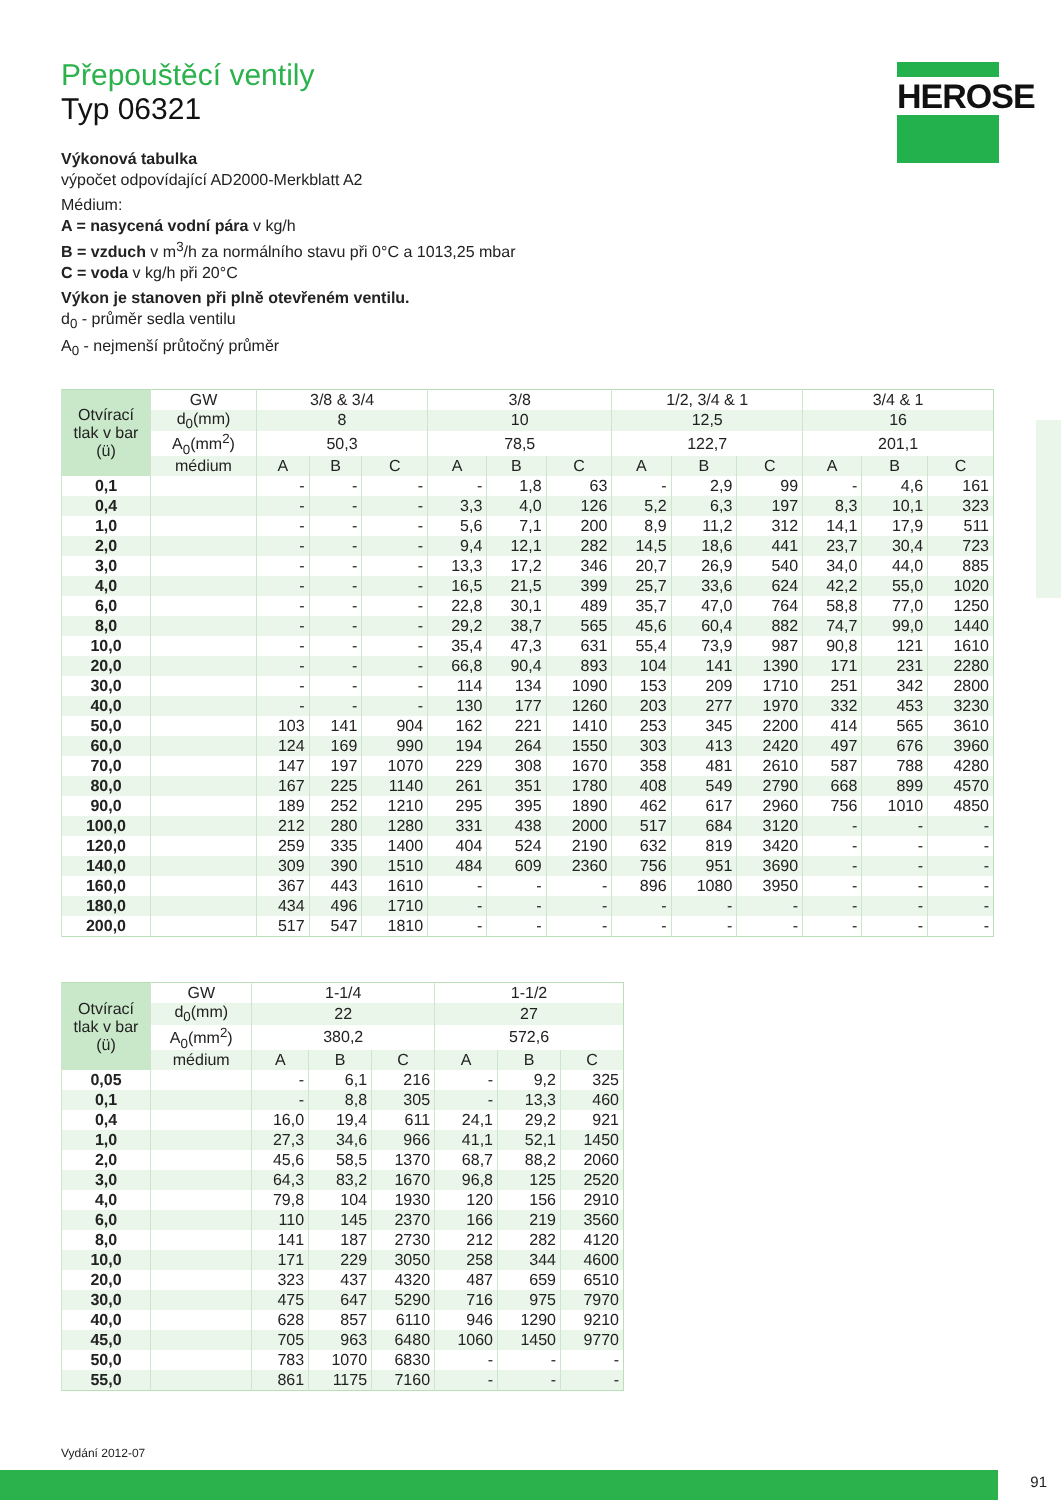HEROSE
Přepouštěcí ventily
Typ 06321
Výkonová tabulka
výpočet odpovídající AD2000-Merkblatt A2
Médium:
A = nasycená vodní pára v kg/h
B = vzduch v m<sup>3</sup>/h za normálního stavu při 0°C a 1013,25 mbar
C = voda v kg/h při 20°C
Výkon je stanoven při plně otevřeném ventilu.
d<sub>0</sub> - průměr sedla ventilu
A<sub>0</sub> - nejmenší průtočný průměr
| Otvírací tlak v bar (ü) | GW | 3/8 & 3/4 | | | 3/8 | | | 1/2, 3/4 & 1 | | | 3/4 & 1 | | |
| --- | --- | --- | --- | --- | --- | --- | --- | --- | --- | --- | --- | --- | --- |
| | d<sub>0</sub>(mm) | 8 | | | 10 | | | 12,5 | | | 16 | | |
| | A<sub>0</sub>(mm<sup>2</sup>) | 50,3 | | | 78,5 | | | 122,7 | | | 201,1 | | |
| | médium | A | B | C | A | B | C | A | B | C | A | B | C |
| 0,1 | | - | - | - | - | 1,8 | 63 | - | 2,9 | 99 | - | 4,6 | 161 |
| 0,4 | | - | - | - | 3,3 | 4,0 | 126 | 5,2 | 6,3 | 197 | 8,3 | 10,1 | 323 |
| 1,0 | | - | - | - | 5,6 | 7,1 | 200 | 8,9 | 11,2 | 312 | 14,1 | 17,9 | 511 |
| 2,0 | | - | - | - | 9,4 | 12,1 | 282 | 14,5 | 18,6 | 441 | 23,7 | 30,4 | 723 |
| 3,0 | | - | - | - | 13,3 | 17,2 | 346 | 20,7 | 26,9 | 540 | 34,0 | 44,0 | 885 |
| 4,0 | | - | - | - | 16,5 | 21,5 | 399 | 25,7 | 33,6 | 624 | 42,2 | 55,0 | 1020 |
| 6,0 | | - | - | - | 22,8 | 30,1 | 489 | 35,7 | 47,0 | 764 | 58,8 | 77,0 | 1250 |
| 8,0 | | - | - | - | 29,2 | 38,7 | 565 | 45,6 | 60,4 | 882 | 74,7 | 99,0 | 1440 |
| 10,0 | | - | - | - | 35,4 | 47,3 | 631 | 55,4 | 73,9 | 987 | 90,8 | 121 | 1610 |
| 20,0 | | - | - | - | 66,8 | 90,4 | 893 | 104 | 141 | 1390 | 171 | 231 | 2280 |
| 30,0 | | - | - | - | 114 | 134 | 1090 | 153 | 209 | 1710 | 251 | 342 | 2800 |
| 40,0 | | - | - | - | 130 | 177 | 1260 | 203 | 277 | 1970 | 332 | 453 | 3230 |
| 50,0 | | 103 | 141 | 904 | 162 | 221 | 1410 | 253 | 345 | 2200 | 414 | 565 | 3610 |
| 60,0 | | 124 | 169 | 990 | 194 | 264 | 1550 | 303 | 413 | 2420 | 497 | 676 | 3960 |
| 70,0 | | 147 | 197 | 1070 | 229 | 308 | 1670 | 358 | 481 | 2610 | 587 | 788 | 4280 |
| 80,0 | | 167 | 225 | 1140 | 261 | 351 | 1780 | 408 | 549 | 2790 | 668 | 899 | 4570 |
| 90,0 | | 189 | 252 | 1210 | 295 | 395 | 1890 | 462 | 617 | 2960 | 756 | 1010 | 4850 |
| 100,0 | | 212 | 280 | 1280 | 331 | 438 | 2000 | 517 | 684 | 3120 | - | - | - |
| 120,0 | | 259 | 335 | 1400 | 404 | 524 | 2190 | 632 | 819 | 3420 | - | - | - |
| 140,0 | | 309 | 390 | 1510 | 484 | 609 | 2360 | 756 | 951 | 3690 | - | - | - |
| 160,0 | | 367 | 443 | 1610 | - | - | - | 896 | 1080 | 3950 | - | - | - |
| 180,0 | | 434 | 496 | 1710 | - | - | - | - | - | - | - | - | - |
| 200,0 | | 517 | 547 | 1810 | - | - | - | - | - | - | - | - | - |
| Otvírací tlak v bar (ü) | GW | 1-1/4 | | | 1-1/2 | | |
| --- | --- | --- | --- | --- | --- | --- | --- |
| | d<sub>0</sub>(mm) | 22 | | | 27 | | |
| | A<sub>0</sub>(mm<sup>2</sup>) | 380,2 | | | 572,6 | | |
| | médium | A | B | C | A | B | C |
| 0,05 | | - | 6,1 | 216 | - | 9,2 | 325 |
| 0,1 | | - | 8,8 | 305 | - | 13,3 | 460 |
| 0,4 | | 16,0 | 19,4 | 611 | 24,1 | 29,2 | 921 |
| 1,0 | | 27,3 | 34,6 | 966 | 41,1 | 52,1 | 1450 |
| 2,0 | | 45,6 | 58,5 | 1370 | 68,7 | 88,2 | 2060 |
| 3,0 | | 64,3 | 83,2 | 1670 | 96,8 | 125 | 2520 |
| 4,0 | | 79,8 | 104 | 1930 | 120 | 156 | 2910 |
| 6,0 | | 110 | 145 | 2370 | 166 | 219 | 3560 |
| 8,0 | | 141 | 187 | 2730 | 212 | 282 | 4120 |
| 10,0 | | 171 | 229 | 3050 | 258 | 344 | 4600 |
| 20,0 | | 323 | 437 | 4320 | 487 | 659 | 6510 |
| 30,0 | | 475 | 647 | 5290 | 716 | 975 | 7970 |
| 40,0 | | 628 | 857 | 6110 | 946 | 1290 | 9210 |
| 45,0 | | 705 | 963 | 6480 | 1060 | 1450 | 9770 |
| 50,0 | | 783 | 1070 | 6830 | - | - | - |
| 55,0 | | 861 | 1175 | 7160 | - | - | - |
Vydání 2012-07
91